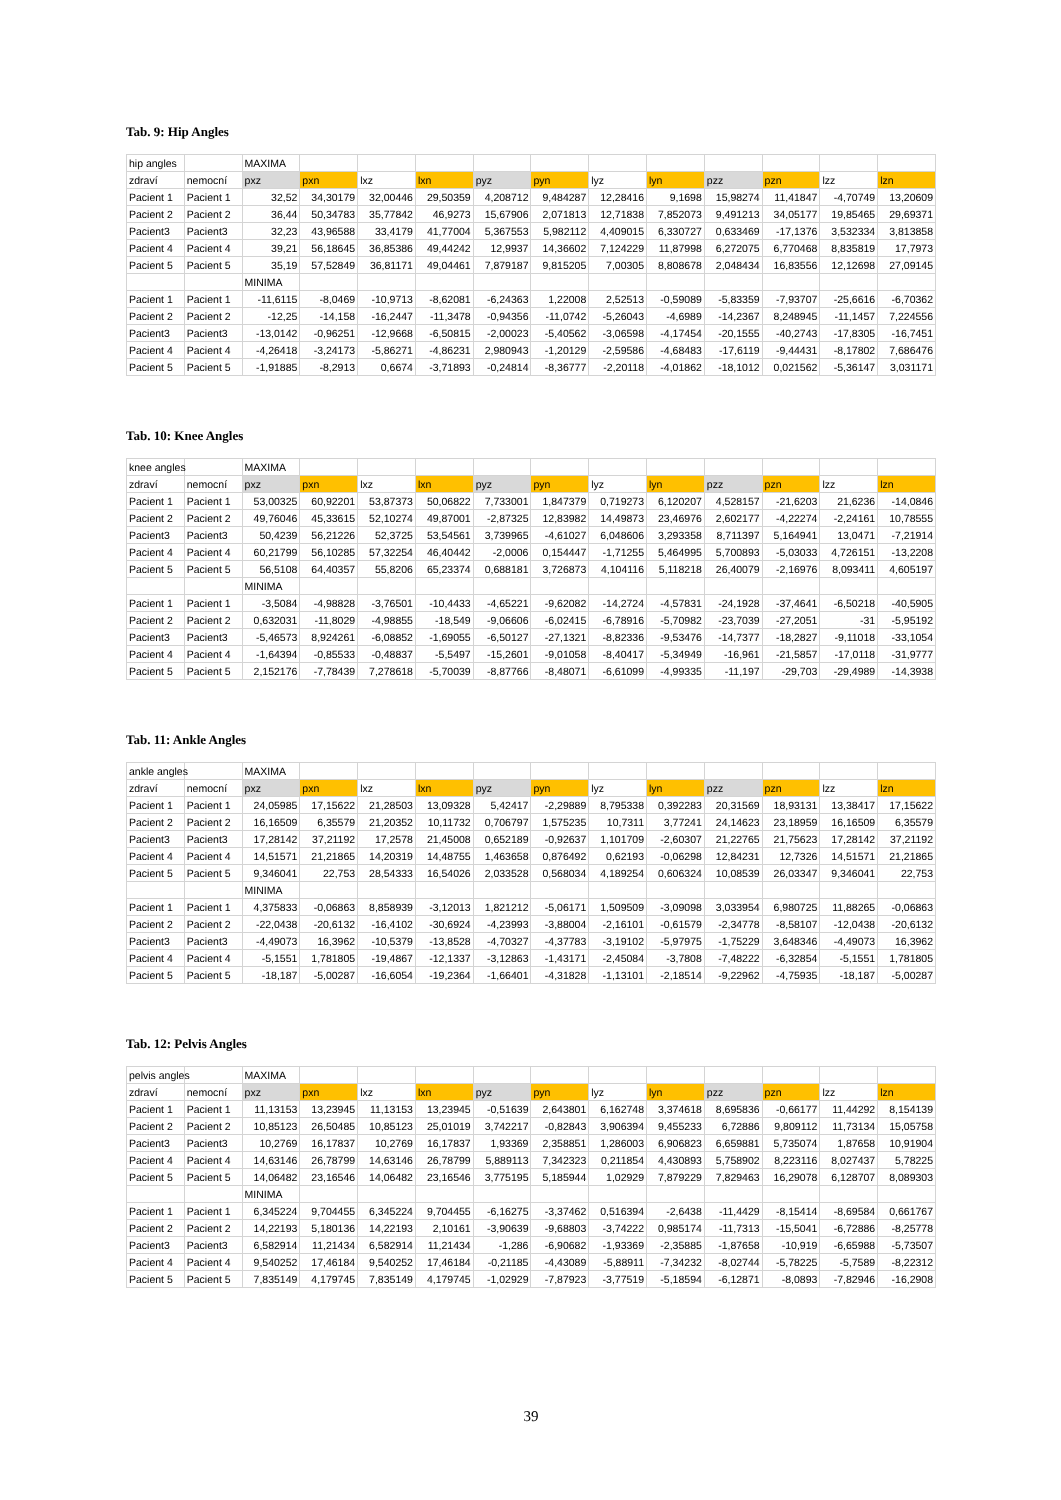Tab. 9: Hip Angles
| hip angles | | MAXIMA | | | | | | | | | | | |
| zdraví | nemocní | pxz | pxn | lxz | lxn | pyz | pyn | lyz | lyn | pzz | pzn | lzz | lzn |
| Pacient 1 | Pacient 1 | 32,52 | 34,30179 | 32,00446 | 29,50359 | 4,208712 | 9,484287 | 12,28416 | 9,1698 | 15,98274 | 11,41847 | -4,70749 | 13,20609 |
| Pacient 2 | Pacient 2 | 36,44 | 50,34783 | 35,77842 | 46,9273 | 15,67906 | 2,071813 | 12,71838 | 7,852073 | 9,491213 | 34,05177 | 19,85465 | 29,69371 |
| Pacient3 | Pacient3 | 32,23 | 43,96588 | 33,4179 | 41,77004 | 5,367553 | 5,982112 | 4,409015 | 6,330727 | 0,633469 | -17,1376 | 3,532334 | 3,813858 |
| Pacient 4 | Pacient 4 | 39,21 | 56,18645 | 36,85386 | 49,44242 | 12,9937 | 14,36602 | 7,124229 | 11,87998 | 6,272075 | 6,770468 | 8,835819 | 17,7973 |
| Pacient 5 | Pacient 5 | 35,19 | 57,52849 | 36,81171 | 49,04461 | 7,879187 | 9,815205 | 7,00305 | 8,808678 | 2,048434 | 16,83556 | 12,12698 | 27,09145 |
| | | MINIMA | | | | | | | | | | | |
| Pacient 1 | Pacient 1 | -11,6115 | -8,0469 | -10,9713 | -8,62081 | -6,24363 | 1,22008 | 2,52513 | -0,59089 | -5,83359 | -7,93707 | -25,6616 | -6,70362 |
| Pacient 2 | Pacient 2 | -12,25 | -14,158 | -16,2447 | -11,3478 | -0,94356 | -11,0742 | -5,26043 | -4,6989 | -14,2367 | 8,248945 | -11,1457 | 7,224556 |
| Pacient3 | Pacient3 | -13,0142 | -0,96251 | -12,9668 | -6,50815 | -2,00023 | -5,40562 | -3,06598 | -4,17454 | -20,1555 | -40,2743 | -17,8305 | -16,7451 |
| Pacient 4 | Pacient 4 | -4,26418 | -3,24173 | -5,86271 | -4,86231 | 2,980943 | -1,20129 | -2,59586 | -4,68483 | -17,6119 | -9,44431 | -8,17802 | 7,686476 |
| Pacient 5 | Pacient 5 | -1,91885 | -8,2913 | 0,6674 | -3,71893 | -0,24814 | -8,36777 | -2,20118 | -4,01862 | -18,1012 | 0,021562 | -5,36147 | 3,031171 |
Tab. 10: Knee Angles
| knee angles | | MAXIMA | | | | | | | | | | | |
| zdraví | nemocní | pxz | pxn | lxz | lxn | pyz | pyn | lyz | lyn | pzz | pzn | lzz | lzn |
| Pacient 1 | Pacient 1 | 53,00325 | 60,92201 | 53,87373 | 50,06822 | 7,733001 | 1,847379 | 0,719273 | 6,120207 | 4,528157 | -21,6203 | 21,6236 | -14,0846 |
| Pacient 2 | Pacient 2 | 49,76046 | 45,33615 | 52,10274 | 49,87001 | -2,87325 | 12,83982 | 14,49873 | 23,46976 | 2,602177 | -4,22274 | -2,24161 | 10,78555 |
| Pacient3 | Pacient3 | 50,4239 | 56,21226 | 52,3725 | 53,54561 | 3,739965 | -4,61027 | 6,048606 | 3,293358 | 8,711397 | 5,164941 | 13,0471 | -7,21914 |
| Pacient 4 | Pacient 4 | 60,21799 | 56,10285 | 57,32254 | 46,40442 | -2,0006 | 0,154447 | -1,71255 | 5,464995 | 5,700893 | -5,03033 | 4,726151 | -13,2208 |
| Pacient 5 | Pacient 5 | 56,5108 | 64,40357 | 55,8206 | 65,23374 | 0,688181 | 3,726873 | 4,104116 | 5,118218 | 26,40079 | -2,16976 | 8,093411 | 4,605197 |
| | | MINIMA | | | | | | | | | | | |
| Pacient 1 | Pacient 1 | -3,5084 | -4,98828 | -3,76501 | -10,4433 | -4,65221 | -9,62082 | -14,2724 | -4,57831 | -24,1928 | -37,4641 | -6,50218 | -40,5905 |
| Pacient 2 | Pacient 2 | 0,632031 | -11,8029 | -4,98855 | -18,549 | -9,06606 | -6,02415 | -6,78916 | -5,70982 | -23,7039 | -27,2051 | -31 | -5,95192 |
| Pacient3 | Pacient3 | -5,46573 | 8,924261 | -6,08852 | -1,69055 | -6,50127 | -27,1321 | -8,82336 | -9,53476 | -14,7377 | -18,2827 | -9,11018 | -33,1054 |
| Pacient 4 | Pacient 4 | -1,64394 | -0,85533 | -0,48837 | -5,5497 | -15,2601 | -9,01058 | -8,40417 | -5,34949 | -16,961 | -21,5857 | -17,0118 | -31,9777 |
| Pacient 5 | Pacient 5 | 2,152176 | -7,78439 | 7,278618 | -5,70039 | -8,87766 | -8,48071 | -6,61099 | -4,99335 | -11,197 | -29,703 | -29,4989 | -14,3938 |
Tab. 11: Ankle Angles
| ankle angles | | MAXIMA | | | | | | | | | | | |
| zdraví | nemocní | pxz | pxn | lxz | lxn | pyz | pyn | lyz | lyn | pzz | pzn | lzz | lzn |
| Pacient 1 | Pacient 1 | 24,05985 | 17,15622 | 21,28503 | 13,09328 | 5,42417 | -2,29889 | 8,795338 | 0,392283 | 20,31569 | 18,93131 | 13,38417 | 17,15622 |
| Pacient 2 | Pacient 2 | 16,16509 | 6,35579 | 21,20352 | 10,11732 | 0,706797 | 1,575235 | 10,7311 | 3,77241 | 24,14623 | 23,18959 | 16,16509 | 6,35579 |
| Pacient3 | Pacient3 | 17,28142 | 37,21192 | 17,2578 | 21,45008 | 0,652189 | -0,92637 | 1,101709 | -2,60307 | 21,22765 | 21,75623 | 17,28142 | 37,21192 |
| Pacient 4 | Pacient 4 | 14,51571 | 21,21865 | 14,20319 | 14,48755 | 1,463658 | 0,876492 | 0,62193 | -0,06298 | 12,84231 | 12,7326 | 14,51571 | 21,21865 |
| Pacient 5 | Pacient 5 | 9,346041 | 22,753 | 28,54333 | 16,54026 | 2,033528 | 0,568034 | 4,189254 | 0,606324 | 10,08539 | 26,03347 | 9,346041 | 22,753 |
| | | MINIMA | | | | | | | | | | | |
| Pacient 1 | Pacient 1 | 4,375833 | -0,06863 | 8,858939 | -3,12013 | 1,821212 | -5,06171 | 1,509509 | -3,09098 | 3,033954 | 6,980725 | 11,88265 | -0,06863 |
| Pacient 2 | Pacient 2 | -22,0438 | -20,6132 | -16,4102 | -30,6924 | -4,23993 | -3,88004 | -2,16101 | -0,61579 | -2,34778 | -8,58107 | -12,0438 | -20,6132 |
| Pacient3 | Pacient3 | -4,49073 | 16,3962 | -10,5379 | -13,8528 | -4,70327 | -4,37783 | -3,19102 | -5,97975 | -1,75229 | 3,648346 | -4,49073 | 16,3962 |
| Pacient 4 | Pacient 4 | -5,1551 | 1,781805 | -19,4867 | -12,1337 | -3,12863 | -1,43171 | -2,45084 | -3,7808 | -7,48222 | -6,32854 | -5,1551 | 1,781805 |
| Pacient 5 | Pacient 5 | -18,187 | -5,00287 | -16,6054 | -19,2364 | -1,66401 | -4,31828 | -1,13101 | -2,18514 | -9,22962 | -4,75935 | -18,187 | -5,00287 |
Tab. 12: Pelvis Angles
| pelvis angles | | MAXIMA | | | | | | | | | | | |
| zdraví | nemocní | pxz | pxn | lxz | lxn | pyz | pyn | lyz | lyn | pzz | pzn | lzz | lzn |
| Pacient 1 | Pacient 1 | 11,13153 | 13,23945 | 11,13153 | 13,23945 | -0,51639 | 2,643801 | 6,162748 | 3,374618 | 8,695836 | -0,66177 | 11,44292 | 8,154139 |
| Pacient 2 | Pacient 2 | 10,85123 | 26,50485 | 10,85123 | 25,01019 | 3,742217 | -0,82843 | 3,906394 | 9,455233 | 6,72886 | 9,809112 | 11,73134 | 15,05758 |
| Pacient3 | Pacient3 | 10,2769 | 16,17837 | 10,2769 | 16,17837 | 1,93369 | 2,358851 | 1,286003 | 6,906823 | 6,659881 | 5,735074 | 1,87658 | 10,91904 |
| Pacient 4 | Pacient 4 | 14,63146 | 26,78799 | 14,63146 | 26,78799 | 5,889113 | 7,342323 | 0,211854 | 4,430893 | 5,758902 | 8,223116 | 8,027437 | 5,78225 |
| Pacient 5 | Pacient 5 | 14,06482 | 23,16546 | 14,06482 | 23,16546 | 3,775195 | 5,185944 | 1,02929 | 7,879229 | 7,829463 | 16,29078 | 6,128707 | 8,089303 |
| | | MINIMA | | | | | | | | | | | |
| Pacient 1 | Pacient 1 | 6,345224 | 9,704455 | 6,345224 | 9,704455 | -6,16275 | -3,37462 | 0,516394 | -2,6438 | -11,4429 | -8,15414 | -8,69584 | 0,661767 |
| Pacient 2 | Pacient 2 | 14,22193 | 5,180136 | 14,22193 | 2,10161 | -3,90639 | -9,68803 | -3,74222 | 0,985174 | -11,7313 | -15,5041 | -6,72886 | -8,25778 |
| Pacient3 | Pacient3 | 6,582914 | 11,21434 | 6,582914 | 11,21434 | -1,286 | -6,90682 | -1,93369 | -2,35885 | -1,87658 | -10,919 | -6,65988 | -5,73507 |
| Pacient 4 | Pacient 4 | 9,540252 | 17,46184 | 9,540252 | 17,46184 | -0,21185 | -4,43089 | -5,88911 | -7,34232 | -8,02744 | -5,78225 | -5,7589 | -8,22312 |
| Pacient 5 | Pacient 5 | 7,835149 | 4,179745 | 7,835149 | 4,179745 | -1,02929 | -7,87923 | -3,77519 | -5,18594 | -6,12871 | -8,0893 | -7,82946 | -16,2908 |
39